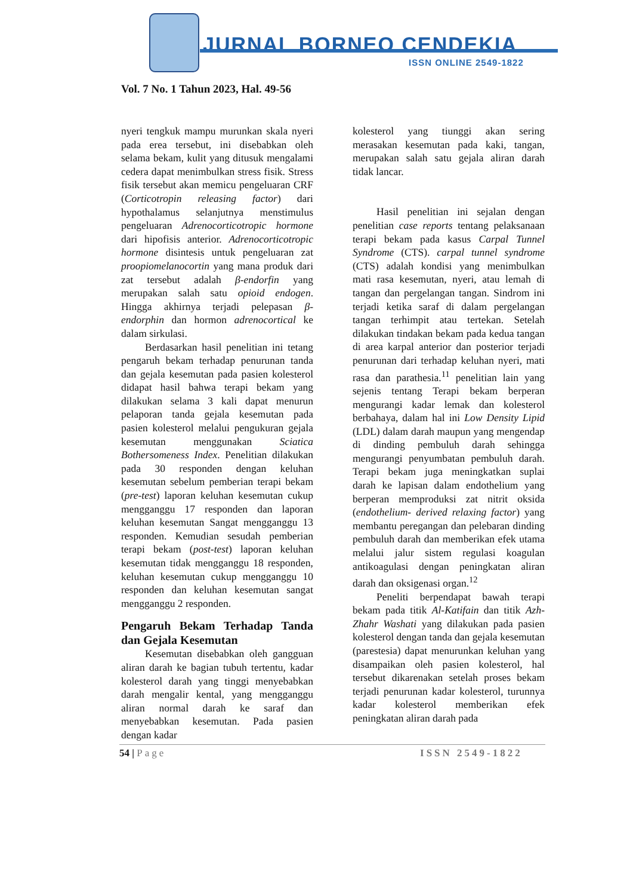JURNAL BORNEO CENDEKIA
ISSN ONLINE 2549-1822
Vol. 7 No. 1 Tahun 2023, Hal. 49-56
nyeri tengkuk mampu murunkan skala nyeri pada erea tersebut, ini disebabkan oleh selama bekam, kulit yang ditusuk mengalami cedera dapat menimbulkan stress fisik. Stress fisik tersebut akan memicu pengeluaran CRF (Corticotropin releasing factor) dari hypothalamus selanjutnya menstimulus pengeluaran Adrenocorticotropic hormone dari hipofisis anterior. Adrenocorticotropic hormone disintesis untuk pengeluaran zat proopiomelanocortin yang mana produk dari zat tersebut adalah β-endorfin yang merupakan salah satu opioid endogen. Hingga akhirnya terjadi pelepasan β-endorphin dan hormon adrenocortical ke dalam sirkulasi.
Berdasarkan hasil penelitian ini tetang pengaruh bekam terhadap penurunan tanda dan gejala kesemutan pada pasien kolesterol didapat hasil bahwa terapi bekam yang dilakukan selama 3 kali dapat menurun pelaporan tanda gejala kesemutan pada pasien kolesterol melalui pengukuran gejala kesemutan menggunakan Sciatica Bothersomeness Index. Penelitian dilakukan pada 30 responden dengan keluhan kesemutan sebelum pemberian terapi bekam (pre-test) laporan keluhan kesemutan cukup mengganggu 17 responden dan laporan keluhan kesemutan Sangat mengganggu 13 responden. Kemudian sesudah pemberian terapi bekam (post-test) laporan keluhan kesemutan tidak mengganggu 18 responden, keluhan kesemutan cukup mengganggu 10 responden dan keluhan kesemutan sangat mengganggu 2 responden.
Pengaruh Bekam Terhadap Tanda dan Gejala Kesemutan
Kesemutan disebabkan oleh gangguan aliran darah ke bagian tubuh tertentu, kadar kolesterol darah yang tinggi menyebabkan darah mengalir kental, yang mengganggu aliran normal darah ke saraf dan menyebabkan kesemutan. Pada pasien dengan kadar
kolesterol yang tiunggi akan sering merasakan kesemutan pada kaki, tangan, merupakan salah satu gejala aliran darah tidak lancar.
Hasil penelitian ini sejalan dengan penelitian case reports tentang pelaksanaan terapi bekam pada kasus Carpal Tunnel Syndrome (CTS). carpal tunnel syndrome (CTS) adalah kondisi yang menimbulkan mati rasa kesemutan, nyeri, atau lemah di tangan dan pergelangan tangan. Sindrom ini terjadi ketika saraf di dalam pergelangan tangan terhimpit atau tertekan. Setelah dilakukan tindakan bekam pada kedua tangan di area karpal anterior dan posterior terjadi penurunan dari terhadap keluhan nyeri, mati rasa dan parathesia.<sup>11</sup> penelitian lain yang sejenis tentang Terapi bekam berperan mengurangi kadar lemak dan kolesterol berbahaya, dalam hal ini Low Density Lipid (LDL) dalam darah maupun yang mengendap di dinding pembuluh darah sehingga mengurangi penyumbatan pembuluh darah. Terapi bekam juga meningkatkan suplai darah ke lapisan dalam endothelium yang berperan memproduksi zat nitrit oksida (endothelium- derived relaxing factor) yang membantu peregangan dan pelebaran dinding pembuluh darah dan memberikan efek utama melalui jalur sistem regulasi koagulan antikoagulasi dengan peningkatan aliran darah dan oksigenasi organ.<sup>12</sup>
Peneliti berpendapat bawah terapi bekam pada titik Al-Katifain dan titik Azh-Zhahr Washati yang dilakukan pada pasien kolesterol dengan tanda dan gejala kesemutan (parestesia) dapat menurunkan keluhan yang disampaikan oleh pasien kolesterol, hal tersebut dikarenakan setelah proses bekam terjadi penurunan kadar kolesterol, turunnya kadar kolesterol memberikan efek peningkatan aliran darah pada
54 | Page ISSN 2549-1822